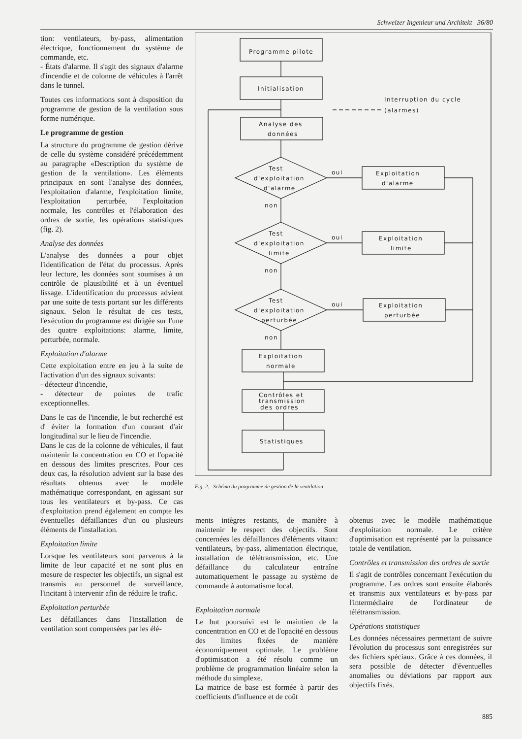Schweizer Ingenieur und Architekt 36/80
tion: ventilateurs, by-pass, alimentation électrique, fonctionnement du système de commande, etc.
- États d'alarme. Il s'agit des signaux d'alarme d'incendie et de colonne de véhicules à l'arrêt dans le tunnel.
Toutes ces informations sont à disposition du programme de gestion de la ventilation sous forme numérique.
Le programme de gestion
La structure du programme de gestion dérive de celle du système considéré précédemment au paragraphe «Description du système de gestion de la ventilation». Les éléments principaux en sont l'analyse des données, l'exploitation d'alarme, l'exploitation limite, l'exploitation perturbée, l'exploitation normale, les contrôles et l'élaboration des ordres de sortie, les opérations statistiques (fig. 2).
Analyse des données
L'analyse des données a pour objet l'identification de l'état du processus. Après leur lecture, les données sont soumises à un contrôle de plausibilité et à un éventuel lissage. L'identification du processus advient par une suite de tests portant sur les différents signaux. Selon le résultat de ces tests, l'exécution du programme est dirigée sur l'une des quatre exploitations: alarme, limite, perturbée, normale.
Exploitation d'alarme
Cette exploitation entre en jeu à la suite de l'activation d'un des signaux suivants:
- détecteur d'incendie,
- détecteur de pointes de trafic exceptionnelles.
Dans le cas de l'incendie, le but recherché est d' éviter la formation d'un courant d'air longitudinal sur le lieu de l'incendie.
Dans le cas de la colonne de véhicules, il faut maintenir la concentration en CO et l'opacité en dessous des limites prescrites. Pour ces deux cas, la résolution advient sur la base des résultats obtenus avec le modèle mathématique correspondant, en agissant sur tous les ventilateurs et by-pass. Ce cas d'exploitation prend également en compte les éventuelles défaillances d'un ou plusieurs éléments de l'installation.
Exploitation limite
Lorsque les ventilateurs sont parvenus à la limite de leur capacité et ne sont plus en mesure de respecter les objectifs, un signal est transmis au personnel de surveillance, l'incitant à intervenir afin de réduire le trafic.
Exploitation perturbée
Les défaillances dans l'installation de ventilation sont compensées par les élé-
Programme pilote
Initialisation
Interruption du cycle
(alarmes)
Analyse des
données
Test
d'exploitation
d'alarme
oui
non
Exploitation
d'alarme
Test
d'exploitation
limite
oui
non
Exploitation
limite
Test
d'exploitation
perturbée
oui
non
Exploitation
perturbée
Exploitation
normale
Contrôles et
transmission
des ordres
Statistiques
Fig. 2. Schéma du programme de gestion de la ventilation
ments intègres restants, de manière à maintenir le respect des objectifs. Sont concernées les défaillances d'éléments vitaux: ventilateurs, by-pass, alimentation électrique, installation de télétransmission, etc. Une défaillance du calculateur entraîne automatiquement le passage au système de commande à automatisme local.
Exploitation normale
Le but poursuivi est le maintien de la concentration en CO et de l'opacité en dessous des limites fixées de manière économiquement optimale. Le problème d'optimisation a été résolu comme un problème de programmation linéaire selon la méthode du simplexe.
La matrice de base est formée à partir des coefficients d'influence et de coût
obtenus avec le modèle mathématique d'exploitation normale. Le critère d'optimisation est représenté par la puissance totale de ventilation.
Contrôles et transmission des ordres de sortie
Il s'agit de contrôles concernant l'exécution du programme. Les ordres sont ensuite élaborés et transmis aux ventilateurs et by-pass par l'intermédiaire de l'ordinateur de télétransmission.
Opérations statistiques
Les données nécessaires permettant de suivre l'évolution du processus sont enregistrées sur des fichiers spéciaux. Grâce à ces données, il sera possible de détecter d'éventuelles anomalies ou déviations par rapport aux objectifs fixés.
885